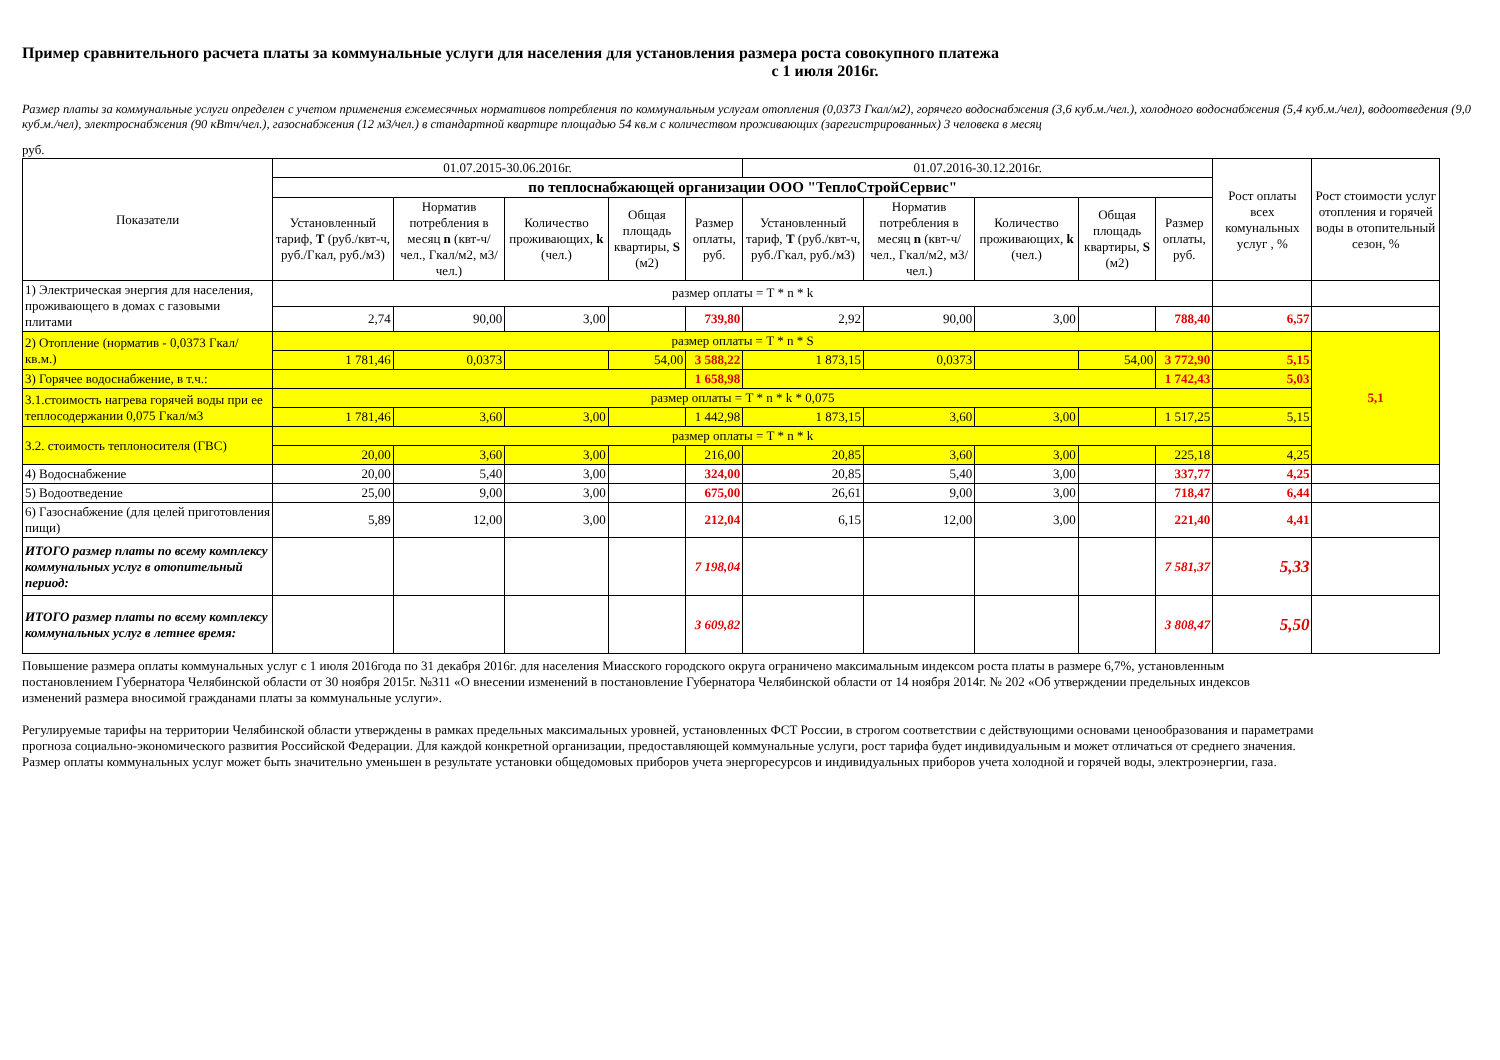Пример сравнительного расчета платы за коммунальные услуги для населения для установления размера роста совокупного платежа
с 1 июля 2016г.
Размер платы за коммунальные услуги определен с учетом применения ежемесячных нормативов потребления по коммунальным услугам отопления (0,0373 Гкал/м2), горячего водоснабжения (3,6 куб.м./чел.), холодного водоснабжения (5,4 куб.м./чел), водоотведения (9,0 куб.м./чел), электроснабжения (90 кВтч/чел.), газоснабжения (12 м3/чел.) в стандартной квартире площадью 54 кв.м с количеством проживающих (зарегистрированных) 3 человека в месяц
руб.
| Показатели | 01.07.2015-30.06.2016г. | | | | | 01.07.2016-30.12.2016г. | | | | | Рост оплаты всех комунальных услуг , % | Рост стоимости услуг отопления и горячей воды в отопительный сезон, % |
| --- | --- | --- | --- | --- | --- | --- | --- | --- | --- | --- | --- | --- |
| | по теплоснабжающей организации ООО "ТеплоСтройСервис" | | | | | | | | | | | |
| | Установленный тариф, Т (руб./квт-ч, руб./Гкал, руб./м3) | Норматив потребления в месяц n (квт-ч/чел., Гкал/м2, м3/чел.) | Количество проживающих, k (чел.) | Общая площадь квартиры, S (м2) | Размер оплаты, руб. | Установленный тариф, Т (руб./квт-ч, руб./Гкал, руб./м3) | Норматив потребления в месяц n (квт-ч/чел., Гкал/м2, м3/чел.) | Количество проживающих, k (чел.) | Общая площадь квартиры, S (м2) | Размер оплаты, руб. | | |
| 1) Электрическая энергия для населения, проживающего в домах с газовыми плитами | размер оплаты = T * n * k | | | | | | | | | | | |
| | 2,74 | 90,00 | 3,00 | | 739,80 | 2,92 | 90,00 | 3,00 | | 788,40 | 6,57 | |
| 2) Отопление (норматив - 0,0373 Гкал/кв.м.) | размер оплаты = T * n * S | | | | | | | | | | | 5,1 |
| | 1 781,46 | 0,0373 | | 54,00 | 3 588,22 | 1 873,15 | 0,0373 | | 54,00 | 3 772,90 | 5,15 | |
| 3) Горячее водоснабжение, в т.ч.: | | | | | 1 658,98 | | | | | 1 742,43 | 5,03 | |
| 3.1.стоимость нагрева горячей воды при ее теплосодержании 0,075 Гкал/м3 | размер оплаты = T * n * k * 0,075 | | | | | | | | | | | |
| | 1 781,46 | 3,60 | 3,00 | | 1 442,98 | 1 873,15 | 3,60 | 3,00 | | 1 517,25 | 5,15 | |
| 3.2. стоимость теплоносителя (ГВС) | размер оплаты = T * n * k | | | | | | | | | | | |
| | 20,00 | 3,60 | 3,00 | | 216,00 | 20,85 | 3,60 | 3,00 | | 225,18 | 4,25 | |
| 4) Водоснабжение | 20,00 | 5,40 | 3,00 | | 324,00 | 20,85 | 5,40 | 3,00 | | 337,77 | 4,25 | |
| 5) Водоотведение | 25,00 | 9,00 | 3,00 | | 675,00 | 26,61 | 9,00 | 3,00 | | 718,47 | 6,44 | |
| 6) Газоснабжение (для целей приготовления пищи) | 5,89 | 12,00 | 3,00 | | 212,04 | 6,15 | 12,00 | 3,00 | | 221,40 | 4,41 | |
| ИТОГО размер платы по всему комплексу коммунальных услуг в отопительный период: | | | | | 7 198,04 | | | | | 7 581,37 | 5,33 | |
| ИТОГО размер платы по всему комплексу коммунальных услуг в летнее время: | | | | | 3 609,82 | | | | | 3 808,47 | 5,50 | |
Повышение размера оплаты коммунальных услуг с 1 июля 2016года по 31 декабря 2016г. для населения Миасского городского округа ограничено максимальным индексом роста платы в размере 6,7%, установленным постановлением Губернатора Челябинской области от 30 ноября 2015г. №311 «О внесении изменений в постановление Губернатора Челябинской области от 14 ноября 2014г. № 202 «Об утверждении предельных индексов изменений размера вносимой гражданами платы за коммунальные услуги».
Регулируемые тарифы на территории Челябинской области утверждены в рамках предельных максимальных уровней, установленных ФСТ России, в строгом соответствии с действующими основами ценообразования и параметрами прогноза социально-экономического развития Российской Федерации. Для каждой конкретной организации, предоставляющей коммунальные услуги, рост тарифа будет индивидуальным и может отличаться от среднего значения. Размер оплаты коммунальных услуг может быть значительно уменьшен в результате установки общедомовых приборов учета энергоресурсов и индивидуальных приборов учета холодной и горячей воды, электроэнергии, газа.